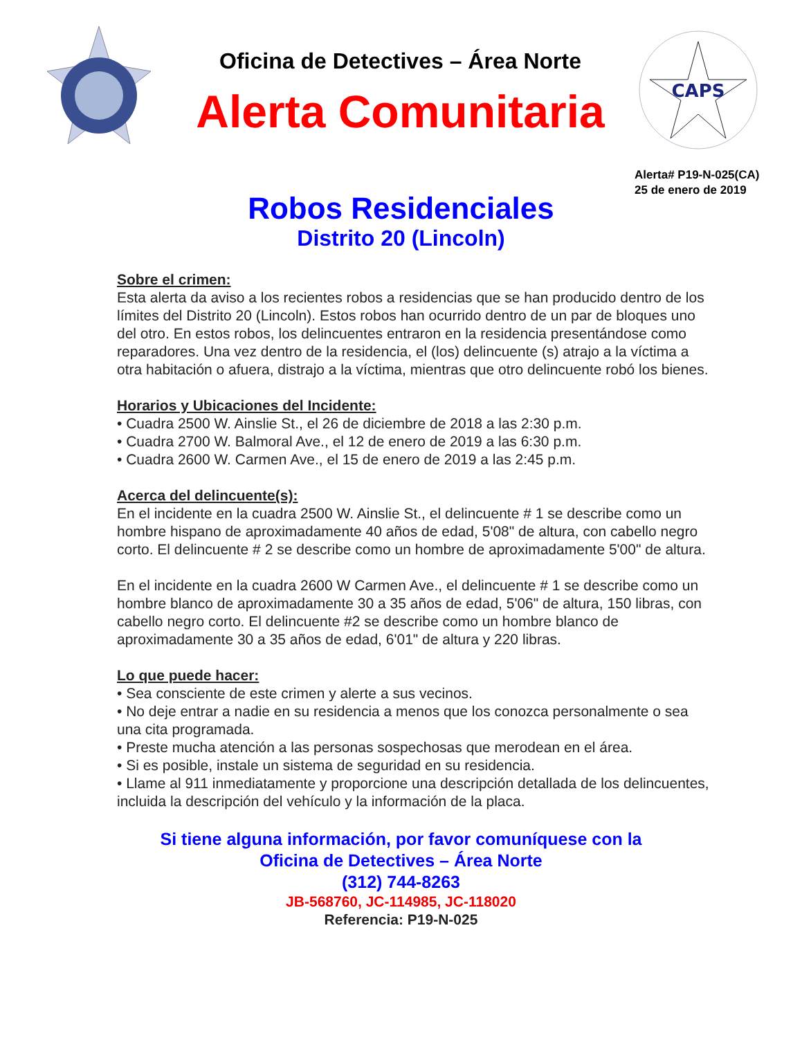Oficina de Detectives – Área Norte
Alerta Comunitaria
CAPS
Alerta# P19-N-025(CA)
25 de enero de 2019
Robos Residenciales
Distrito 20 (Lincoln)
Sobre el crimen:
Esta alerta da aviso a los recientes robos a residencias que se han producido dentro de los límites del Distrito 20 (Lincoln). Estos robos han ocurrido dentro de un par de bloques uno del otro. En estos robos, los delincuentes entraron en la residencia presentándose como reparadores. Una vez dentro de la residencia, el (los) delincuente (s) atrajo a la víctima a otra habitación o afuera, distrajo a la víctima, mientras que otro delincuente robó los bienes.
Horarios y Ubicaciones del Incidente:
• Cuadra 2500 W. Ainslie St., el 26 de diciembre de 2018 a las 2:30 p.m.
• Cuadra 2700 W. Balmoral Ave., el 12 de enero de 2019 a las 6:30 p.m.
• Cuadra 2600 W. Carmen Ave., el 15 de enero de 2019 a las 2:45 p.m.
Acerca del delincuente(s):
En el incidente en la cuadra 2500 W. Ainslie St., el delincuente # 1 se describe como un hombre hispano de aproximadamente 40 años de edad, 5'08" de altura, con cabello negro corto. El delincuente # 2 se describe como un hombre de aproximadamente 5'00" de altura.
En el incidente en la cuadra 2600 W Carmen Ave., el delincuente # 1 se describe como un hombre blanco de aproximadamente 30 a 35 años de edad, 5'06" de altura, 150 libras, con cabello negro corto. El delincuente #2 se describe como un hombre blanco de aproximadamente 30 a 35 años de edad, 6'01" de altura y 220 libras.
Lo que puede hacer:
• Sea consciente de este crimen y alerte a sus vecinos.
• No deje entrar a nadie en su residencia a menos que los conozca personalmente o sea una cita programada.
• Preste mucha atención a las personas sospechosas que merodean en el área.
• Si es posible, instale un sistema de seguridad en su residencia.
• Llame al 911 inmediatamente y proporcione una descripción detallada de los delincuentes, incluida la descripción del vehículo y la información de la placa.
Si tiene alguna información, por favor comuníquese con la
Oficina de Detectives – Área Norte
(312) 744-8263
JB-568760, JC-114985, JC-118020
Referencia: P19-N-025